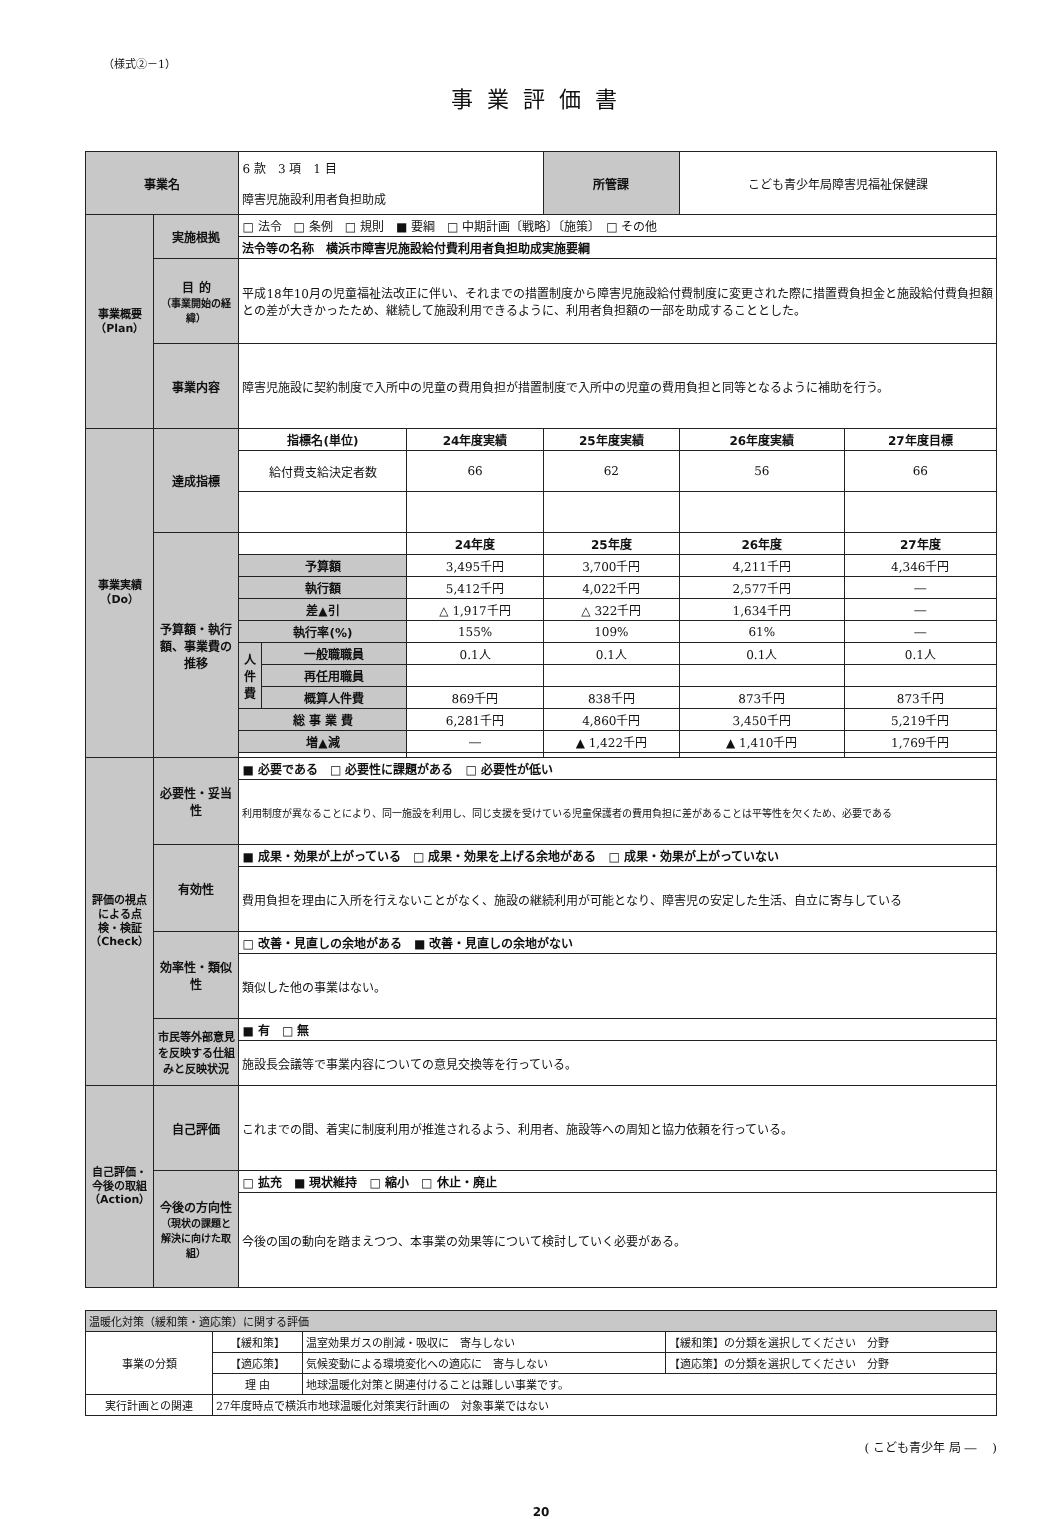（様式②－1）
事業評価書
| 事業名 | | 6 款 3 項 1 目 障害児施設利用者負担助成 | | | 所管課 | こども青少年局障害児福祉保健課 | |
| 事業概要（Plan） | 実施根拠 | □ 法令 □ 条例 □ 規則 ■ 要綱 □ 中期計画〔戦略〕〔施策〕 □ その他 | | | | | |
| | | 法令等の名称 横浜市障害児施設給付費利用者負担助成実施要綱 | | | | | |
| | 目 的 （事業開始の経緯） | 平成18年10月の児童福祉法改正に伴い、それまでの措置制度から障害児施設給付費制度に変更された際に措置費負担金と施設給付費負担額との差が大きかったため、継続して施設利用できるように、利用者負担額の一部を助成することとした。 | | | | | |
| | 事業内容 | 障害児施設に契約制度で入所中の児童の費用負担が措置制度で入所中の児童の費用負担と同等となるように補助を行う。 | | | | | |
| 事業実績（Do） | 達成指標 | 指標名(単位) | | 24年度実績 | 25年度実績 | 26年度実績 | 27年度目標 |
| | | 給付費支給決定者数 | | 66 | 62 | 56 | 66 |
| | 予算額・執行額、事業費の推移 | | | 24年度 | 25年度 | 26年度 | 27年度 |
| | | 予算額 | | 3,495千円 | 3,700千円 | 4,211千円 | 4,346千円 |
| | | 執行額 | | 5,412千円 | 4,022千円 | 2,577千円 | ― |
| | | 差▲引 | | △ 1,917千円 | △ 322千円 | 1,634千円 | ― |
| | | 執行率(%) | | 155% | 109% | 61% | ― |
| | | 人件費 | 一般職職員 | 0.1人 | 0.1人 | 0.1人 | 0.1人 |
| | | | 再任用職員 | | | | |
| | | | 概算人件費 | 869千円 | 838千円 | 873千円 | 873千円 |
| | | 総 事 業 費 | | 6,281千円 | 4,860千円 | 3,450千円 | 5,219千円 |
| | | 増▲減 | | ― | ▲ 1,422千円 | ▲ 1,410千円 | 1,769千円 |
| 評価の視点による点検・検証（Check） | 必要性・妥当性 | ■ 必要である □ 必要性に課題がある □ 必要性が低い | | | | | |
| | | 利用制度が異なることにより、同一施設を利用し、同じ支援を受けている児童保護者の費用負担に差があることは平等性を欠くため、必要である | | | | | |
| | 有効性 | ■ 成果・効果が上がっている □ 成果・効果を上げる余地がある □ 成果・効果が上がっていない | | | | | |
| | | 費用負担を理由に入所を行えないことがなく、施設の継続利用が可能となり、障害児の安定した生活、自立に寄与している | | | | | |
| | 効率性・類似性 | □ 改善・見直しの余地がある ■ 改善・見直しの余地がない | | | | | |
| | | 類似した他の事業はない。 | | | | | |
| | 市民等外部意見を反映する仕組みと反映状況 | ■ 有 □ 無 | | | | | |
| | | 施設長会議等で事業内容についての意見交換等を行っている。 | | | | | |
| 自己評価・今後の取組（Action） | 自己評価 | これまでの間、着実に制度利用が推進されるよう、利用者、施設等への周知と協力依頼を行っている。 | | | | | |
| | 今後の方向性 （現状の課題と解決に向けた取組） | □ 拡充 ■ 現状維持 □ 縮小 □ 休止・廃止 | | | | | |
| | | 今後の国の動向を踏まえつつ、本事業の効果等について検討していく必要がある。 | | | | | |
| 温暖化対策（緩和策・適応策）に関する評価 | | | |
| 事業の分類 | 【緩和策】 | 温室効果ガスの削減・吸収に 寄与しない | 【緩和策】の分類を選択してください 分野 |
| | 【適応策】 | 気候変動による環境変化への適応に 寄与しない | 【適応策】の分類を選択してください 分野 |
| | 理 由 | 地球温暖化対策と関連付けることは難しい事業です。 | |
| 実行計画との関連 | 27年度時点で横浜市地球温暖化対策実行計画の 対象事業ではない | | |
( こども青少年 局 ―　 )
20